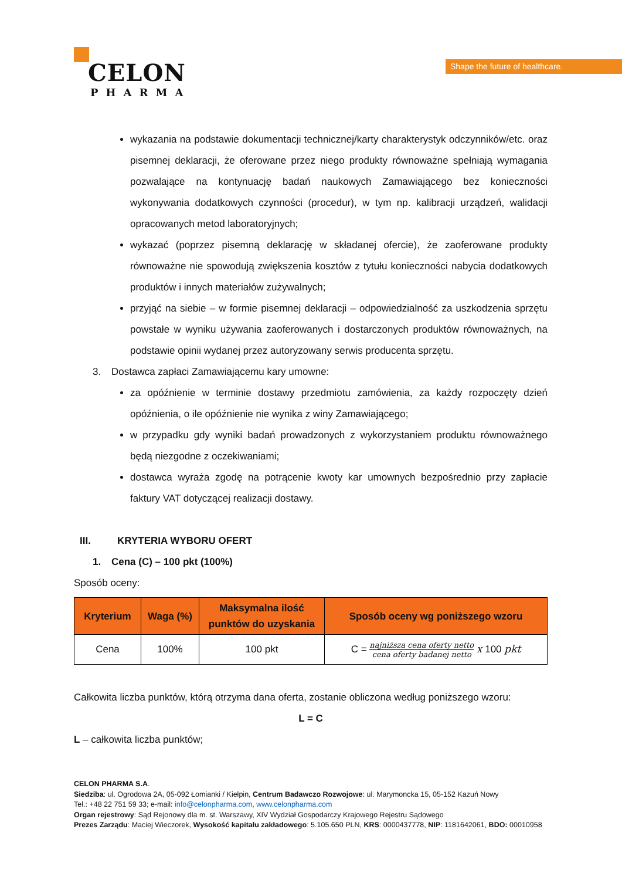CELON
PHARMA
Shape the future of healthcare.
wykazania na podstawie dokumentacji technicznej/karty charakterystyk odczynników/etc. oraz pisemnej deklaracji, że oferowane przez niego produkty równoważne spełniają wymagania pozwalające na kontynuację badań naukowych Zamawiającego bez konieczności wykonywania dodatkowych czynności (procedur), w tym np. kalibracji urządzeń, walidacji opracowanych metod laboratoryjnych;
wykazać (poprzez pisemną deklarację w składanej ofercie), że zaoferowane produkty równoważne nie spowodują zwiększenia kosztów z tytułu konieczności nabycia dodatkowych produktów i innych materiałów zużywalnych;
przyjąć na siebie – w formie pisemnej deklaracji – odpowiedzialność za uszkodzenia sprzętu powstałe w wyniku używania zaoferowanych i dostarczonych produktów równoważnych, na podstawie opinii wydanej przez autoryzowany serwis producenta sprzętu.
3. Dostawca zapłaci Zamawiającemu kary umowne:
za opóźnienie w terminie dostawy przedmiotu zamówienia, za każdy rozpoczęty dzień opóźnienia, o ile opóźnienie nie wynika z winy Zamawiającego;
w przypadku gdy wyniki badań prowadzonych z wykorzystaniem produktu równoważnego będą niezgodne z oczekiwaniami;
dostawca wyraża zgodę na potrącenie kwoty kar umownych bezpośrednio przy zapłacie faktury VAT dotyczącej realizacji dostawy.
III. KRYTERIA WYBORU OFERT
1. Cena (C) – 100 pkt (100%)
Sposób oceny:
| Kryterium | Waga (%) | Maksymalna ilość punktów do uzyskania | Sposób oceny wg poniższego wzoru |
| --- | --- | --- | --- |
| Cena | 100% | 100 pkt | C = najniższa cena oferty netto cena oferty badanej netto x 100 pkt |
Całkowita liczba punktów, którą otrzyma dana oferta, zostanie obliczona według poniższego wzoru:
L = C
L – całkowita liczba punktów;
CELON PHARMA S.A.
Siedziba: ul. Ogrodowa 2A, 05-092 Łomianki / Kiełpin, Centrum Badawczo Rozwojowe: ul. Marymoncka 15, 05-152 Kazuń Nowy
Tel.: +48 22 751 59 33; e-mail: info@celonpharma.com, www.celonpharma.com
Organ rejestrowy: Sąd Rejonowy dla m. st. Warszawy, XIV Wydział Gospodarczy Krajowego Rejestru Sądowego
Prezes Zarządu: Maciej Wieczorek, Wysokość kapitału zakładowego: 5.105.650 PLN, KRS: 0000437778, NIP: 1181642061, BDO: 00010958